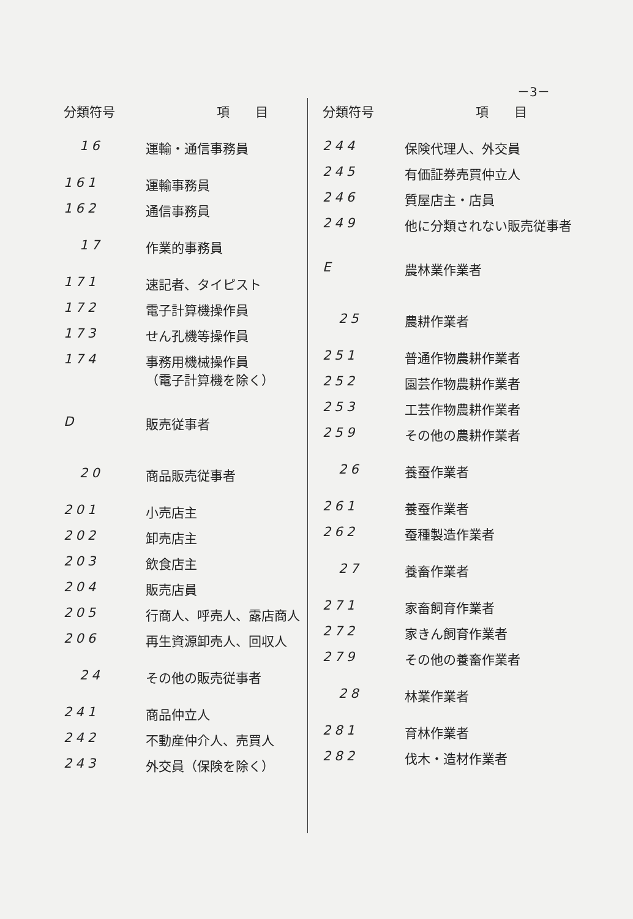－3－
| 分類符号 | 項 目 |
| --- | --- |
| 16 | 運輸・通信事務員 |
| 161 | 運輸事務員 |
| 162 | 通信事務員 |
| 17 | 作業的事務員 |
| 171 | 速記者、タイピスト |
| 172 | 電子計算機操作員 |
| 173 | せん孔機等操作員 |
| 174 | 事務用機械操作員 （電子計算機を除く） |
| D | 販売従事者 |
| 20 | 商品販売従事者 |
| 201 | 小売店主 |
| 202 | 卸売店主 |
| 203 | 飲食店主 |
| 204 | 販売店員 |
| 205 | 行商人、呼売人、露店商人 |
| 206 | 再生資源卸売人、回収人 |
| 24 | その他の販売従事者 |
| 241 | 商品仲立人 |
| 242 | 不動産仲介人、売買人 |
| 243 | 外交員（保険を除く） |
| 分類符号 | 項 目 |
| --- | --- |
| 244 | 保険代理人、外交員 |
| 245 | 有価証券売買仲立人 |
| 246 | 質屋店主・店員 |
| 249 | 他に分類されない販売従事者 |
| E | 農林業作業者 |
| 25 | 農耕作業者 |
| 251 | 普通作物農耕作業者 |
| 252 | 園芸作物農耕作業者 |
| 253 | 工芸作物農耕作業者 |
| 259 | その他の農耕作業者 |
| 26 | 養蚕作業者 |
| 261 | 養蚕作業者 |
| 262 | 蚕種製造作業者 |
| 27 | 養畜作業者 |
| 271 | 家畜飼育作業者 |
| 272 | 家きん飼育作業者 |
| 279 | その他の養畜作業者 |
| 28 | 林業作業者 |
| 281 | 育林作業者 |
| 282 | 伐木・造材作業者 |